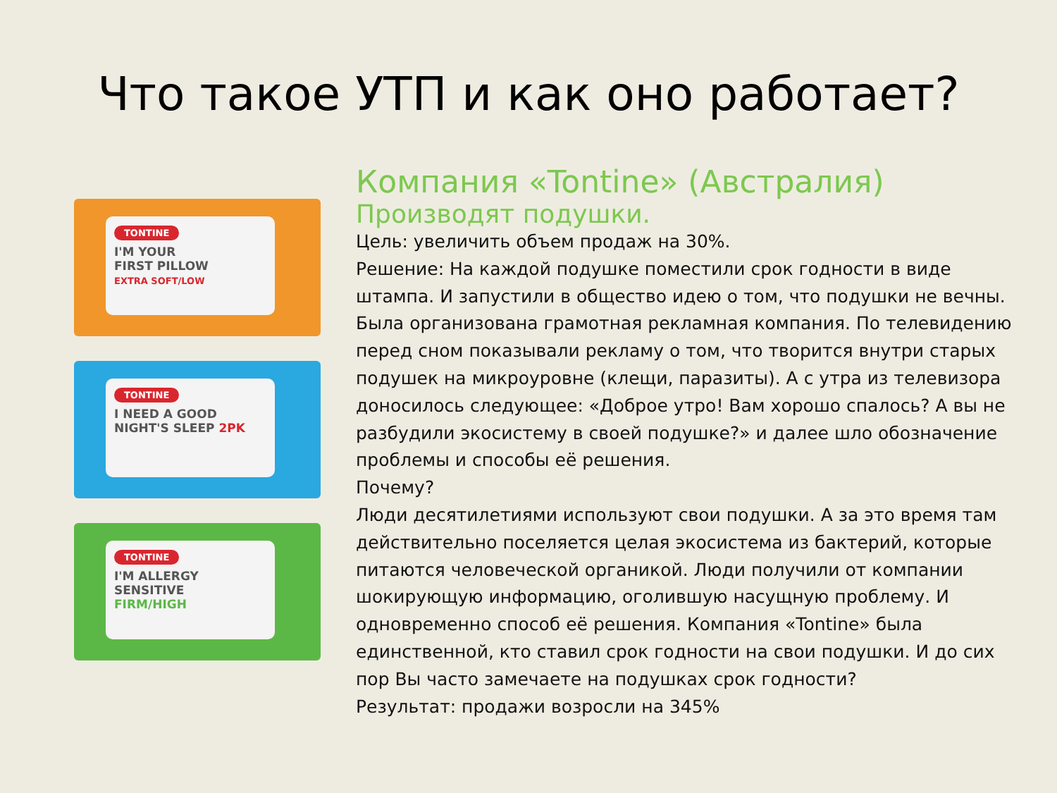Что такое УТП и как оно работает?
TONTINE
I'M YOUR
FIRST PILLOW
EXTRA SOFT/LOW
TONTINE
I NEED A GOOD
NIGHT'S SLEEP 2PK
TONTINE
I'M ALLERGY
SENSITIVE
FIRM/HIGH
Компания «Tontine» (Австралия)
Производят подушки.
Цель: увеличить объем продаж на 30%.
Решение: На каждой подушке поместили срок годности в виде штампа. И запустили в общество идею о том, что подушки не вечны. Была организована грамотная рекламная компания. По телевидению перед сном показывали рекламу о том, что творится внутри старых подушек на микроуровне (клещи, паразиты). А с утра из телевизора доносилось следующее: «Доброе утро! Вам хорошо спалось? А вы не разбудили экосистему в своей подушке?» и далее шло обозначение проблемы и способы её решения.
Почему?
Люди десятилетиями используют свои подушки. А за это время там действительно поселяется целая экосистема из бактерий, которые питаются человеческой органикой. Люди получили от компании шокирующую информацию, оголившую насущную проблему. И одновременно способ её решения. Компания «Tontine» была единственной, кто ставил срок годности на свои подушки. И до сих пор Вы часто замечаете на подушках срок годности?
Результат: продажи возросли на 345%